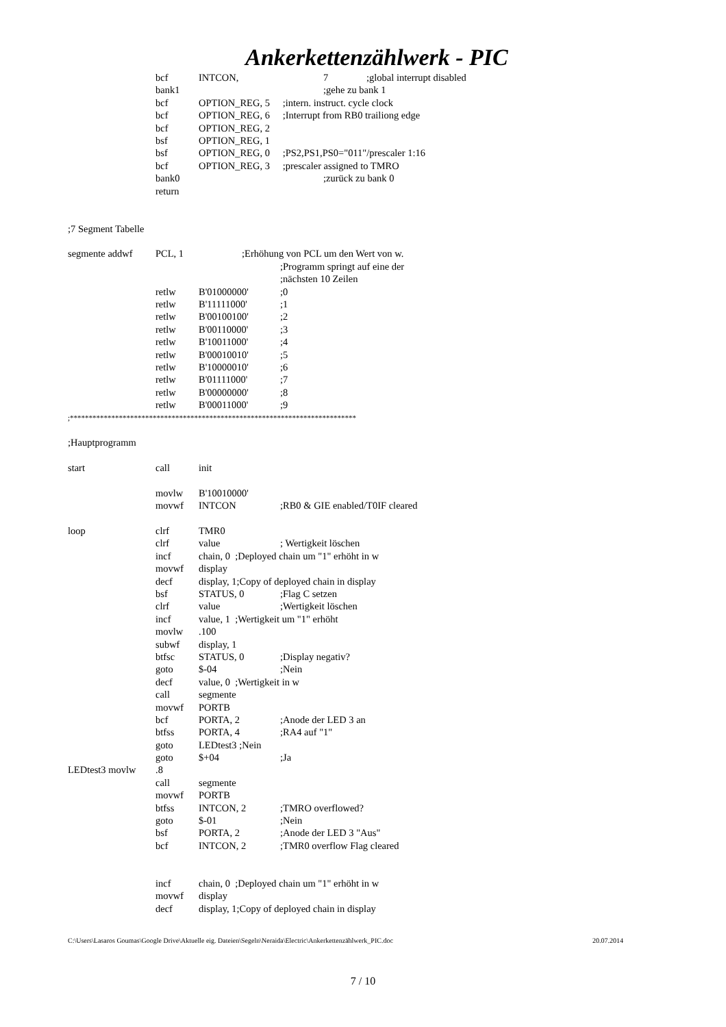Ankerkettenzählwerk - PIC
bcf INTCON, 7;global interrupt disabled
bank1 ;gehe zu bank 1
bcf OPTION_REG, 5 ;intern. instruct. cycle clock
bcf OPTION_REG, 6 ;Interrupt from RB0 trailiong edge
bcf OPTION_REG, 2
bsf OPTION_REG, 1
bsf OPTION_REG, 0 ;PS2,PS1,PS0="011"/prescaler 1:16
bcf OPTION_REG, 3 ;prescaler assigned to TMRO
bank0 ;zurück zu bank 0
return
;7 Segment Tabelle
segmente addwf PCL, 1;Erhöhung von PCL um den Wert von w.
;Programm springt auf eine der
;nächsten 10 Zeilen
retlw B'01000000';0
retlw B'11111000';1
retlw B'00100100';2
retlw B'00110000';3
retlw B'10011000';4
retlw B'00010010';5
retlw B'10000010';6
retlw B'01111000';7
retlw B'00000000';8
retlw B'00011000';9
;****************************************************************************
;Hauptprogramm
start call init
movlw B'10010000'
movwf INTCON;RB0 & GIE enabled/T0IF cleared
loop clrf TMR0
clrf value; Wertigkeit löschen
incf chain, 0 ;Deployed chain um "1" erhöht in w
movwf display
decf display, 1;Copy of deployed chain in display
bsf STATUS, 0;Flag C setzen
clrf value;Wertigkeit löschen
incf value, 1 ;Wertigkeit um "1" erhöht
movlw.100
subwf display, 1
btfsc STATUS, 0;Display negativ?
goto $-04;Nein
decf value, 0 ;Wertigkeit in w
call segmente
movwf PORTB
bcf PORTA, 2;Anode der LED 3 an
btfss PORTA, 4;RA4 auf "1"
goto LEDtest3 ;Nein
goto $+04;Ja
LEDtest3 movlw.8
call segmente
movwf PORTB
btfss INTCON, 2;TMRO overflowed?
goto $-01;Nein
bsf PORTA, 2;Anode der LED 3 "Aus"
bcf INTCON, 2;TMR0 overflow Flag cleared
incf chain, 0 ;Deployed chain um "1" erhöht in w
movwf display
decf display, 1;Copy of deployed chain in display
C:\Users\Lasaros Goumas\Google Drive\Aktuelle eig. Dateien\Segeln\Neraida\Electric\Ankerkettenzählwerk_PIC.doc 20.07.2014
7 / 10